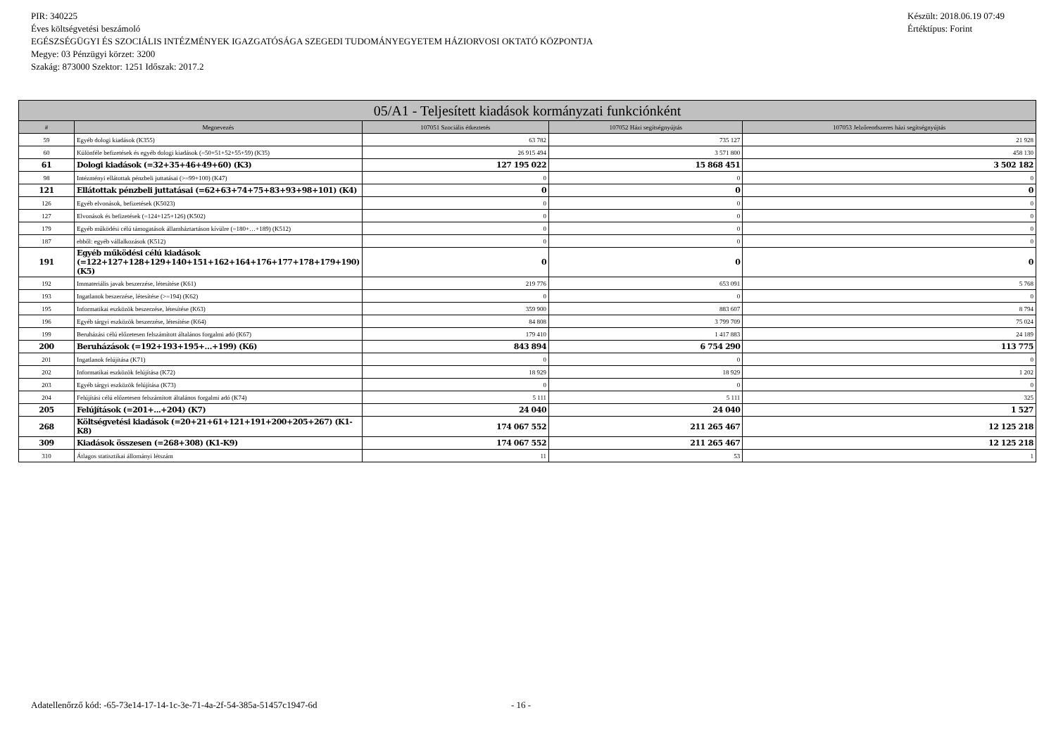Készült: 2018.06.19 07:49
Értéktípus: Forint
PIR: 340225
Éves költségvetési beszámoló
EGÉSZSÉGÜGYI ÉS SZOCIÁLIS INTÉZMÉNYEK IGAZGATÓSÁGA SZEGEDI TUDOMÁNYEGYETEM HÁZIORVOSI OKTATÓ KÖZPONTJA
Megye: 03 Pénzügyi körzet: 3200
Szakág: 873000 Szektor: 1251 Időszak: 2017.2
| 05/A1 - Teljesített kiadások kormányzati funkciónként | | | | |
| --- | --- | --- | --- | --- |
| # | Megnevezés | 107051 Szociális étkeztetés | 107052 Házi segítségnyújtás | 107053 Jelzőrendszeres házi segítségnyújtás |
| 59 | Egyéb dologi kiadások (K355) | 63 782 | 735 127 | 21 928 |
| 60 | Különféle befizetések és egyéb dologi kiadások (=50+51+52+55+59) (K35) | 26 915 494 | 3 571 800 | 458 130 |
| 61 | Dologi kiadások (=32+35+46+49+60) (K3) | 127 195 022 | 15 868 451 | 3 502 182 |
| 98 | Intézményi ellátottak pénzbeli juttatásai (>=99+100) (K47) | 0 | 0 | 0 |
| 121 | Ellátottak pénzbeli juttatásai (=62+63+74+75+83+93+98+101) (K4) | 0 | 0 | 0 |
| 126 | Egyéb elvonások, befizetések (K5023) | 0 | 0 | 0 |
| 127 | Elvonások és befizetések (=124+125+126) (K502) | 0 | 0 | 0 |
| 179 | Egyéb működési célú támogatások államháztartáson kívülre (=180+…+189) (K512) | 0 | 0 | 0 |
| 187 | ebből: egyéb vállalkozások (K512) | 0 | 0 | 0 |
| 191 | Egyéb működési célú kiadások (=122+127+128+129+140+151+162+164+176+177+178+179+190) (K5) | 0 | 0 | 0 |
| 192 | Immateriális javak beszerzése, létesítése (K61) | 219 776 | 653 091 | 5 768 |
| 193 | Ingatlanok beszerzése, létesítése (>=194) (K62) | 0 | 0 | 0 |
| 195 | Informatikai eszközök beszerzése, létesítése (K63) | 359 900 | 883 607 | 8 794 |
| 196 | Egyéb tárgyi eszközök beszerzése, létesítése (K64) | 84 808 | 3 799 709 | 75 024 |
| 199 | Beruházási célú előzetesen felszámított általános forgalmi adó (K67) | 179 410 | 1 417 883 | 24 189 |
| 200 | Beruházások (=192+193+195+…+199) (K6) | 843 894 | 6 754 290 | 113 775 |
| 201 | Ingatlanok felújítása (K71) | 0 | 0 | 0 |
| 202 | Informatikai eszközök felújítása (K72) | 18 929 | 18 929 | 1 202 |
| 203 | Egyéb tárgyi eszközök felújítása (K73) | 0 | 0 | 0 |
| 204 | Felújítási célú előzetesen felszámított általános forgalmi adó (K74) | 5 111 | 5 111 | 325 |
| 205 | Felújítások (=201+...+204) (K7) | 24 040 | 24 040 | 1 527 |
| 268 | Költségvetési kiadások (=20+21+61+121+191+200+205+267) (K1-K8) | 174 067 552 | 211 265 467 | 12 125 218 |
| 309 | Kiadások összesen (=268+308) (K1-K9) | 174 067 552 | 211 265 467 | 12 125 218 |
| 310 | Átlagos statisztikai állományi létszám | 11 | 53 | 1 |
Adatellenőrző kód: -65-73e14-17-14-1c-3e-71-4a-2f-54-385a-51457c1947-6d
- 16 -